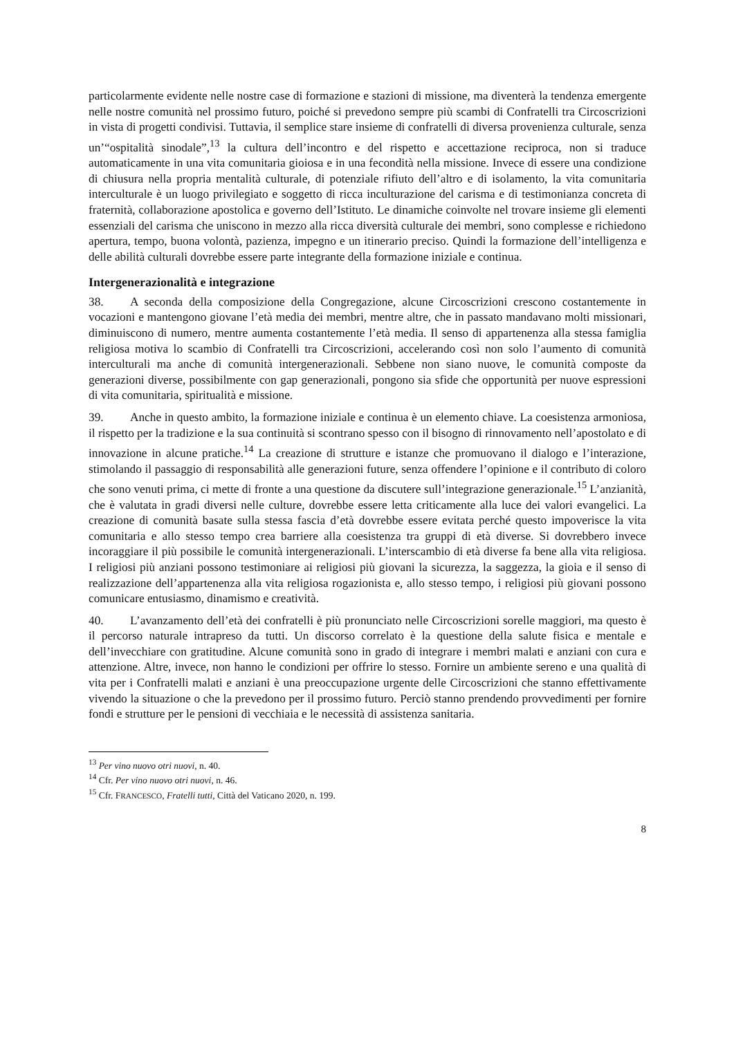particolarmente evidente nelle nostre case di formazione e stazioni di missione, ma diventerà la tendenza emergente nelle nostre comunità nel prossimo futuro, poiché si prevedono sempre più scambi di Confratelli tra Circoscrizioni in vista di progetti condivisi. Tuttavia, il semplice stare insieme di confratelli di diversa provenienza culturale, senza un’“ospitalità sinodale”,<sup>13</sup> la cultura dell’incontro e del rispetto e accettazione reciproca, non si traduce automaticamente in una vita comunitaria gioiosa e in una fecondità nella missione. Invece di essere una condizione di chiusura nella propria mentalità culturale, di potenziale rifiuto dell’altro e di isolamento, la vita comunitaria interculturale è un luogo privilegiato e soggetto di ricca inculturazione del carisma e di testimonianza concreta di fraternità, collaborazione apostolica e governo dell’Istituto. Le dinamiche coinvolte nel trovare insieme gli elementi essenziali del carisma che uniscono in mezzo alla ricca diversità culturale dei membri, sono complesse e richiedono apertura, tempo, buona volontà, pazienza, impegno e un itinerario preciso. Quindi la formazione dell’intelligenza e delle abilità culturali dovrebbe essere parte integrante della formazione iniziale e continua.
Intergenerazionalità e integrazione
38. A seconda della composizione della Congregazione, alcune Circoscrizioni crescono costantemente in vocazioni e mantengono giovane l’età media dei membri, mentre altre, che in passato mandavano molti missionari, diminuiscono di numero, mentre aumenta costantemente l’età media. Il senso di appartenenza alla stessa famiglia religiosa motiva lo scambio di Confratelli tra Circoscrizioni, accelerando così non solo l’aumento di comunità interculturali ma anche di comunità intergenerazionali. Sebbene non siano nuove, le comunità composte da generazioni diverse, possibilmente con gap generazionali, pongono sia sfide che opportunità per nuove espressioni di vita comunitaria, spiritualità e missione.
39. Anche in questo ambito, la formazione iniziale e continua è un elemento chiave. La coesistenza armoniosa, il rispetto per la tradizione e la sua continuità si scontrano spesso con il bisogno di rinnovamento nell’apostolato e di innovazione in alcune pratiche.<sup>14</sup> La creazione di strutture e istanze che promuovano il dialogo e l’interazione, stimolando il passaggio di responsabilità alle generazioni future, senza offendere l’opinione e il contributo di coloro che sono venuti prima, ci mette di fronte a una questione da discutere sull’integrazione generazionale.<sup>15</sup> L’anzianità, che è valutata in gradi diversi nelle culture, dovrebbe essere letta criticamente alla luce dei valori evangelici. La creazione di comunità basate sulla stessa fascia d’età dovrebbe essere evitata perché questo impoverisce la vita comunitaria e allo stesso tempo crea barriere alla coesistenza tra gruppi di età diverse. Si dovrebbero invece incoraggiare il più possibile le comunità intergenerazionali. L’interscambio di età diverse fa bene alla vita religiosa. I religiosi più anziani possono testimoniare ai religiosi più giovani la sicurezza, la saggezza, la gioia e il senso di realizzazione dell’appartenenza alla vita religiosa rogazionista e, allo stesso tempo, i religiosi più giovani possono comunicare entusiasmo, dinamismo e creatività.
40. L’avanzamento dell’età dei confratelli è più pronunciato nelle Circoscrizioni sorelle maggiori, ma questo è il percorso naturale intrapreso da tutti. Un discorso correlato è la questione della salute fisica e mentale e dell’invecchiare con gratitudine. Alcune comunità sono in grado di integrare i membri malati e anziani con cura e attenzione. Altre, invece, non hanno le condizioni per offrire lo stesso. Fornire un ambiente sereno e una qualità di vita per i Confratelli malati e anziani è una preoccupazione urgente delle Circoscrizioni che stanno effettivamente vivendo la situazione o che la prevedono per il prossimo futuro. Perciò stanno prendendo provvedimenti per fornire fondi e strutture per le pensioni di vecchiaia e le necessità di assistenza sanitaria.
<sup>13</sup> Per vino nuovo otri nuovi, n. 40.
<sup>14</sup> Cfr. Per vino nuovo otri nuovi, n. 46.
<sup>15</sup> Cfr. FRANCESCO, Fratelli tutti, Città del Vaticano 2020, n. 199.
8